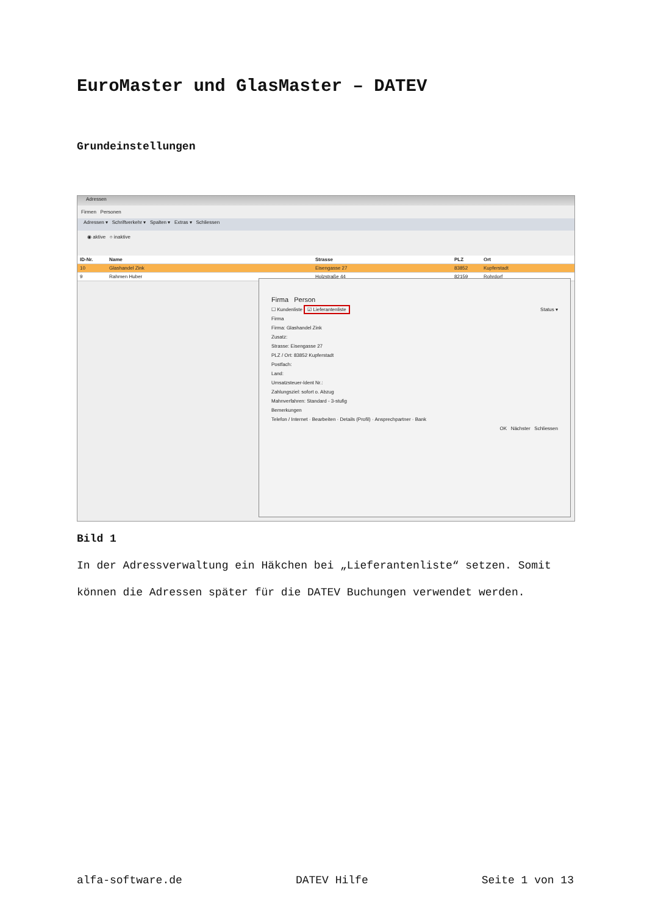EuroMaster und GlasMaster – DATEV
Grundeinstellungen
Adressen
Firmen Personen
Adressen ▾ Schriftverkehr ▾ Spalten ▾ Extras ▾ Schliessen
◉ aktive ○ inaktive
ID-Nr. Name Strasse PLZ Ort
10 Glashandel Zink Eisengasse 27 83852 Kupferstadt
9 Rahmen Huber Holzstraße 44 82159 Rohrdorf
Firma Person
☐ Kundenliste ☑ Lieferantenliste Status ▾
Firma
Firma: Glashandel Zink
Zusatz:
Strasse: Eisengasse 27
PLZ / Ort: 83852 Kupferstadt
Postfach:
Land:
Umsatzsteuer-Ident Nr.:
Zahlungsziel: sofort o. Abzug
Mahnverfahren: Standard - 3-stufig
Bemerkungen
Telefon / Internet · Bearbeiten · Details (Profil) · Ansprechpartner · Bank
OK Nächster Schliessen
Bild 1
In der Adressverwaltung ein Häkchen bei „Lieferantenliste“ setzen. Somit können die Adressen später für die DATEV Buchungen verwendet werden.
alfa-software.de DATEV Hilfe Seite 1 von 13